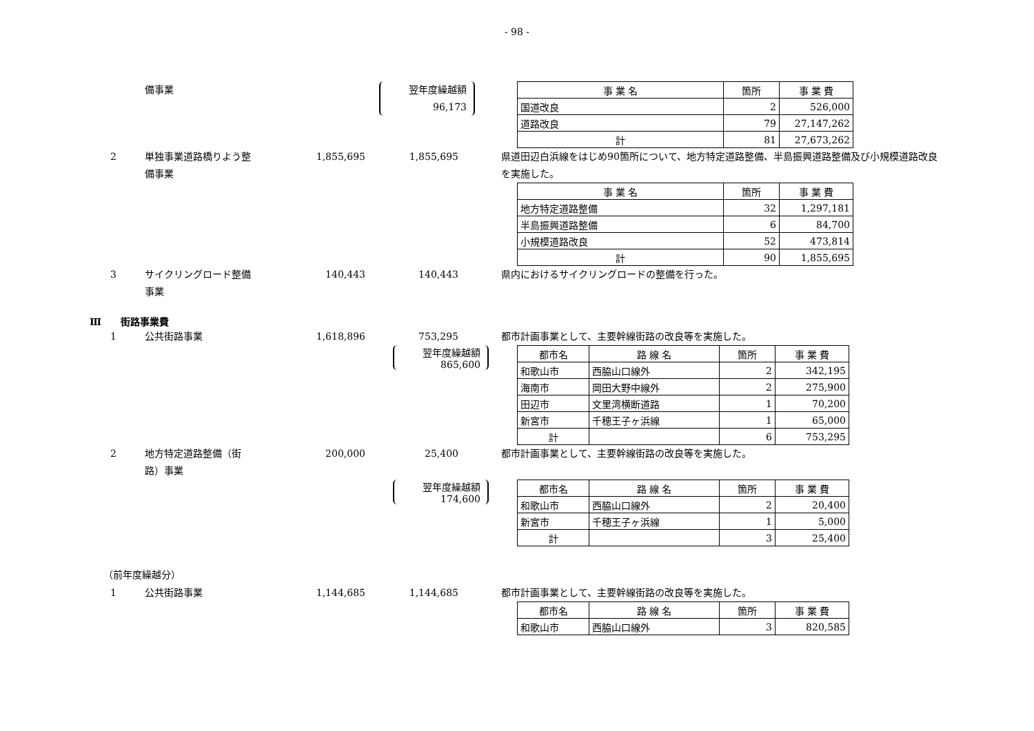- 98 -
備事業 翌年度繰越額
96,173
| 事 業 名 | 箇所 | 事 業 費 |
| 国道改良 | 2 | 526,000 |
| 道路改良 | 79 | 27,147,262 |
| 計 | 81 | 27,673,262 |
2 単独事業道路橋りよう整
備事業 1,855,695 1,855,695 県道田辺白浜線をはじめ90箇所について、地方特定道路整備、半島振興道路整備及び小規模道路改良を実施した。
| 事 業 名 | 箇所 | 事 業 費 |
| 地方特定道路整備 | 32 | 1,297,181 |
| 半島振興道路整備 | 6 | 84,700 |
| 小規模道路改良 | 52 | 473,814 |
| 計 | 90 | 1,855,695 |
3 サイクリングロード整備
事業 140,443 140,443 県内におけるサイクリングロードの整備を行った。
Ⅲ　　街路事業費
1 公共街路事業 1,618,896 753,295 都市計画事業として、主要幹線街路の改良等を実施した。
翌年度繰越額
865,600
| 都市名 | 路 線 名 | 箇所 | 事 業 費 |
| 和歌山市 | 西脇山口線外 | 2 | 342,195 |
| 海南市 | 岡田大野中線外 | 2 | 275,900 |
| 田辺市 | 文里湾横断道路 | 1 | 70,200 |
| 新宮市 | 千穂王子ヶ浜線 | 1 | 65,000 |
| 計 | | 6 | 753,295 |
2 地方特定道路整備（街
路）事業 200,000 25,400 都市計画事業として、主要幹線街路の改良等を実施した。
翌年度繰越額
174,600
| 都市名 | 路 線 名 | 箇所 | 事 業 費 |
| 和歌山市 | 西脇山口線外 | 2 | 20,400 |
| 新宮市 | 千穂王子ヶ浜線 | 1 | 5,000 |
| 計 | | 3 | 25,400 |
（前年度繰越分）
1 公共街路事業 1,144,685 1,144,685 都市計画事業として、主要幹線街路の改良等を実施した。
| 都市名 | 路 線 名 | 箇所 | 事 業 費 |
| 和歌山市 | 西脇山口線外 | 3 | 820,585 |